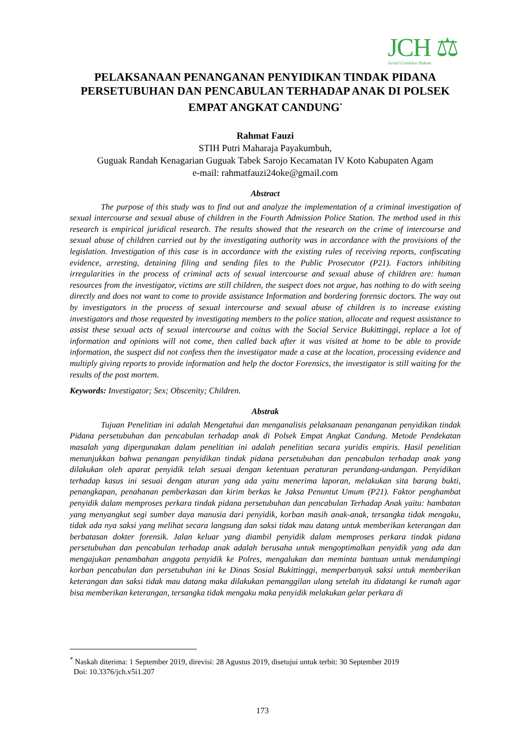JCH ⚖
Jurnal Cendekia Hukum
PELAKSANAAN PENANGANAN PENYIDIKAN TINDAK PIDANA PERSETUBUHAN DAN PENCABULAN TERHADAP ANAK DI POLSEK EMPAT ANGKAT CANDUNG<sup>*</sup>
Rahmat Fauzi
STIH Putri Maharaja Payakumbuh,
Guguak Randah Kenagarian Guguak Tabek Sarojo Kecamatan IV Koto Kabupaten Agam
e-mail: rahmatfauzi24oke@gmail.com
Abstract
The purpose of this study was to find out and analyze the implementation of a criminal investigation of sexual intercourse and sexual abuse of children in the Fourth Admission Police Station. The method used in this research is empirical juridical research. The results showed that the research on the crime of intercourse and sexual abuse of children carried out by the investigating authority was in accordance with the provisions of the legislation. Investigation of this case is in accordance with the existing rules of receiving reports, confiscating evidence, arresting, detaining filing and sending files to the Public Prosecutor (P21). Factors inhibiting irregularities in the process of criminal acts of sexual intercourse and sexual abuse of children are: human resources from the investigator, victims are still children, the suspect does not argue, has nothing to do with seeing directly and does not want to come to provide assistance Information and bordering forensic doctors. The way out by investigators in the process of sexual intercourse and sexual abuse of children is to increase existing investigators and those requested by investigating members to the police station, allocate and request assistance to assist these sexual acts of sexual intercourse and coitus with the Social Service Bukittinggi, replace a lot of information and opinions will not come, then called back after it was visited at home to be able to provide information, the suspect did not confess then the investigator made a case at the location, processing evidence and multiply giving reports to provide information and help the doctor Forensics, the investigator is still waiting for the results of the post mortem.
Keywords: Investigator; Sex; Obscenity; Children.
Abstrak
Tujuan Penelitian ini adalah Mengetahui dan menganalisis pelaksanaan penanganan penyidikan tindak Pidana persetubuhan dan pencabulan terhadap anak di Polsek Empat Angkat Candung. Metode Pendekatan masalah yang dipergunakan dalam penelitian ini adalah penelitian secara yuridis empiris. Hasil penelitian menunjukkan bahwa penangan penyidikan tindak pidana persetubuhan dan pencabulan terhadap anak yang dilakukan oleh aparat penyidik telah sesuai dengan ketentuan peraturan perundang-undangan. Penyidikan terhadap kasus ini sesuai dengan aturan yang ada yaitu menerima laporan, melakukan sita barang bukti, penangkapan, penahanan pemberkasan dan kirim berkas ke Jaksa Penuntut Umum (P21). Faktor penghambat penyidik dalam memproses perkara tindak pidana persetubuhan dan pencabulan Terhadap Anak yaitu: hambatan yang menyangkut segi sumber daya manusia dari penyidik, korban masih anak-anak, tersangka tidak mengaku, tidak ada nya saksi yang melihat secara langsung dan saksi tidak mau datang untuk memberikan keterangan dan berbatasan dokter forensik. Jalan keluar yang diambil penyidik dalam memproses perkara tindak pidana persetubuhan dan pencabulan terhadap anak adalah berusaha untuk mengoptimalkan penyidik yang ada dan mengajukan penambahan anggota penyidik ke Polres, mengalukan dan meminta bantuan untuk mendampingi korban pencabulan dan persetubuhan ini ke Dinas Sosial Bukittinggi, memperbanyak saksi untuk memberikan keterangan dan saksi tidak mau datang maka dilakukan pemanggilan ulang setelah itu didatangi ke rumah agar bisa memberikan keterangan, tersangka tidak mengaku maka penyidik melakukan gelar perkara di
<sup>*</sup> Naskah diterima: 1 September 2019, direvisi: 28 Agustus 2019, disetujui untuk terbit: 30 September 2019
Doi: 10.3376/jch.v5i1.207
173